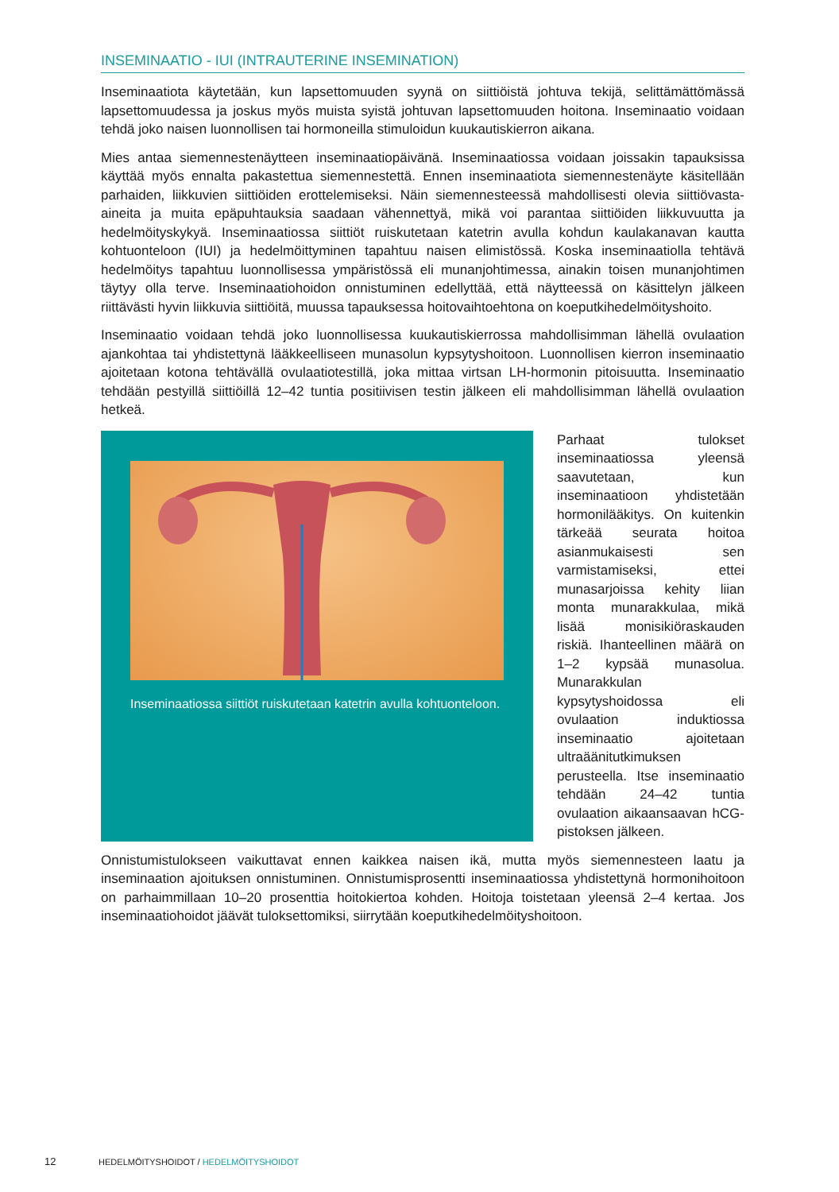INSEMINAATIO - IUI (INTRAUTERINE INSEMINATION)
Inseminaatiota käytetään, kun lapsettomuuden syynä on siittiöistä johtuva tekijä, selittämättömässä lapsettomuudessa ja joskus myös muista syistä johtuvan lapsettomuuden hoitona. Inseminaatio voidaan tehdä joko naisen luonnollisen tai hormoneilla stimuloidun kuukautiskierron aikana.
Mies antaa siemennestenäytteen inseminaatiopäivänä. Inseminaatiossa voidaan joissakin tapauksissa käyttää myös ennalta pakastettua siemennestettä. Ennen inseminaatiota siemennestenäyte käsitellään parhaiden, liikkuvien siittiöiden erottelemiseksi. Näin siemennesteessä mahdollisesti olevia siittiövasta-aineita ja muita epäpuhtauksia saadaan vähennettyä, mikä voi parantaa siittiöiden liikkuvuutta ja hedelmöityskykyä. Inseminaatiossa siittiöt ruiskutetaan katetrin avulla kohdun kaulakanavan kautta kohtuonteloon (IUI) ja hedelmöittyminen tapahtuu naisen elimistössä. Koska inseminaatiolla tehtävä hedelmöitys tapahtuu luonnollisessa ympäristössä eli munanjohtimessa, ainakin toisen munanjohtimen täytyy olla terve. Inseminaatiohoidon onnistuminen edellyttää, että näytteessä on käsittelyn jälkeen riittävästi hyvin liikkuvia siittiöitä, muussa tapauksessa hoitovaihtoehtona on koeputkihedelmöityshoito.
Inseminaatio voidaan tehdä joko luonnollisessa kuukautiskierrossa mahdollisimman lähellä ovulaation ajankohtaa tai yhdistettynä lääkkeelliseen munasolun kypsytyshoitoon. Luonnollisen kierron inseminaatio ajoitetaan kotona tehtävällä ovulaatiotestillä, joka mittaa virtsan LH-hormonin pitoisuutta. Inseminaatio tehdään pestyillä siittiöillä 12–42 tuntia positiivisen testin jälkeen eli mahdollisimman lähellä ovulaation hetkeä.
Inseminaatiossa siittiöt ruiskutetaan katetrin avulla kohtuonteloon.
Parhaat tulokset inseminaatiossa yleensä saavutetaan, kun inseminaatioon yhdistetään hormonilääkitys. On kuitenkin tärkeää seurata hoitoa asianmukaisesti sen varmistamiseksi, ettei munasarjoissa kehity liian monta munarakkulaa, mikä lisää monisikiöraskauden riskiä. Ihanteellinen määrä on 1–2 kypsää munasolua. Munarakkulan kypsytyshoidossa eli ovulaation induktiossa inseminaatio ajoitetaan ultraäänitutkimuksen perusteella. Itse inseminaatio tehdään 24–42 tuntia ovulaation aikaansaavan hCG-pistoksen jälkeen.
Onnistumistulokseen vaikuttavat ennen kaikkea naisen ikä, mutta myös siemennesteen laatu ja inseminaation ajoituksen onnistuminen. Onnistumisprosentti inseminaatiossa yhdistettynä hormonihoitoon on parhaimmillaan 10–20 prosenttia hoitokiertoa kohden. Hoitoja toistetaan yleensä 2–4 kertaa. Jos inseminaatiohoidot jäävät tuloksettomiksi, siirrytään koeputkihedelmöityshoitoon.
12 HEDELMÖITYSHOIDOT / HEDELMÖITYSHOIDOT